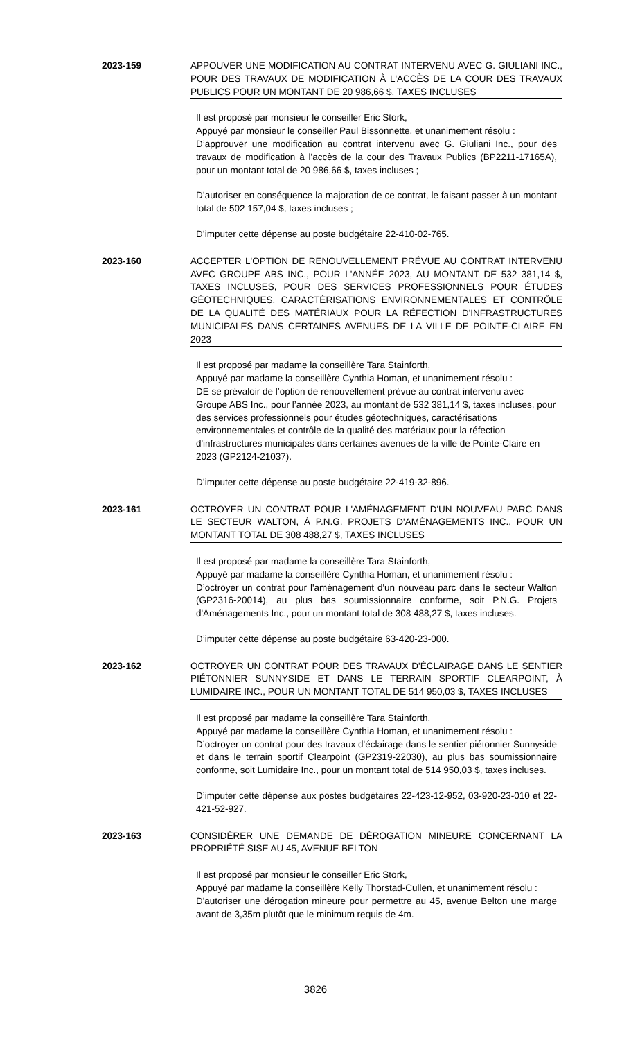2023-159 APPOUVER UNE MODIFICATION AU CONTRAT INTERVENU AVEC G. GIULIANI INC., POUR DES TRAVAUX DE MODIFICATION À L'ACCÈS DE LA COUR DES TRAVAUX PUBLICS POUR UN MONTANT DE 20 986,66 $, TAXES INCLUSES
Il est proposé par monsieur le conseiller Eric Stork,
Appuyé par monsieur le conseiller Paul Bissonnette, et unanimement résolu :
D’approuver une modification au contrat intervenu avec G. Giuliani Inc., pour des travaux de modification à l'accès de la cour des Travaux Publics (BP2211-17165A), pour un montant total de 20 986,66 $, taxes incluses ;
D’autoriser en conséquence la majoration de ce contrat, le faisant passer à un montant total de 502 157,04 $, taxes incluses ;
D’imputer cette dépense au poste budgétaire 22-410-02-765.
2023-160 ACCEPTER L'OPTION DE RENOUVELLEMENT PRÉVUE AU CONTRAT INTERVENU AVEC GROUPE ABS INC., POUR L'ANNÉE 2023, AU MONTANT DE 532 381,14 $, TAXES INCLUSES, POUR DES SERVICES PROFESSIONNELS POUR ÉTUDES GÉOTECHNIQUES, CARACTÉRISATIONS ENVIRONNEMENTALES ET CONTRÔLE DE LA QUALITÉ DES MATÉRIAUX POUR LA RÉFECTION D'INFRASTRUCTURES MUNICIPALES DANS CERTAINES AVENUES DE LA VILLE DE POINTE-CLAIRE EN 2023
Il est proposé par madame la conseillère Tara Stainforth,
Appuyé par madame la conseillère Cynthia Homan, et unanimement résolu :
DE se prévaloir de l’option de renouvellement prévue au contrat intervenu avec Groupe ABS Inc., pour l’année 2023, au montant de 532 381,14 $, taxes incluses, pour des services professionnels pour études géotechniques, caractérisations environnementales et contrôle de la qualité des matériaux pour la réfection d'infrastructures municipales dans certaines avenues de la ville de Pointe-Claire en 2023 (GP2124-21037).
D’imputer cette dépense au poste budgétaire 22-419-32-896.
2023-161 OCTROYER UN CONTRAT POUR L'AMÉNAGEMENT D'UN NOUVEAU PARC DANS LE SECTEUR WALTON, À P.N.G. PROJETS D'AMÉNAGEMENTS INC., POUR UN MONTANT TOTAL DE 308 488,27 $, TAXES INCLUSES
Il est proposé par madame la conseillère Tara Stainforth,
Appuyé par madame la conseillère Cynthia Homan, et unanimement résolu :
D’octroyer un contrat pour l'aménagement d'un nouveau parc dans le secteur Walton (GP2316-20014), au plus bas soumissionnaire conforme, soit P.N.G. Projets d'Aménagements Inc., pour un montant total de 308 488,27 $, taxes incluses.
D’imputer cette dépense au poste budgétaire 63-420-23-000.
2023-162 OCTROYER UN CONTRAT POUR DES TRAVAUX D'ÉCLAIRAGE DANS LE SENTIER PIÉTONNIER SUNNYSIDE ET DANS LE TERRAIN SPORTIF CLEARPOINT, À LUMIDAIRE INC., POUR UN MONTANT TOTAL DE 514 950,03 $, TAXES INCLUSES
Il est proposé par madame la conseillère Tara Stainforth,
Appuyé par madame la conseillère Cynthia Homan, et unanimement résolu :
D’octroyer un contrat pour des travaux d'éclairage dans le sentier piétonnier Sunnyside et dans le terrain sportif Clearpoint (GP2319-22030), au plus bas soumissionnaire conforme, soit Lumidaire Inc., pour un montant total de 514 950,03 $, taxes incluses.
D’imputer cette dépense aux postes budgétaires 22-423-12-952, 03-920-23-010 et 22-421-52-927.
2023-163 CONSIDÉRER UNE DEMANDE DE DÉROGATION MINEURE CONCERNANT LA PROPRIÉTÉ SISE AU 45, AVENUE BELTON
Il est proposé par monsieur le conseiller Eric Stork,
Appuyé par madame la conseillère Kelly Thorstad-Cullen, et unanimement résolu :
D'autoriser une dérogation mineure pour permettre au 45, avenue Belton une marge avant de 3,35m plutôt que le minimum requis de 4m.
3826